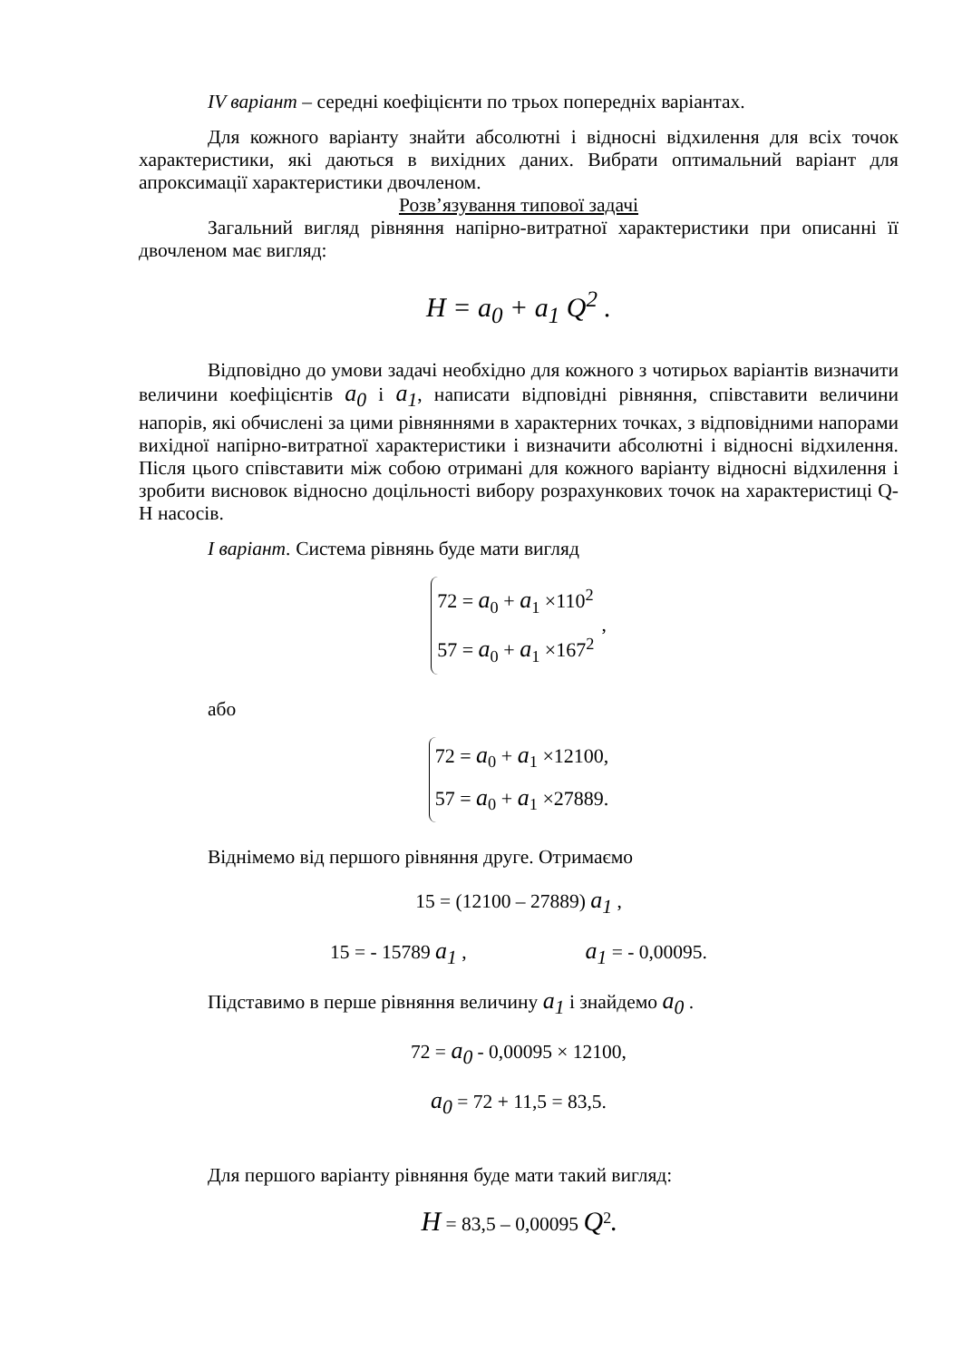IV варіант – середні коефіцієнти по трьох попередніх варіантах.
Для кожного варіанту знайти абсолютні і відносні відхилення для всіх точок характеристики, які даються в вихідних даних. Вибрати оптимальний варіант для апроксимації характеристики двочленом.
Розв’язування типової задачі
Загальний вигляд рівняння напірно-витратної характеристики при описанні її двочленом має вигляд:
H = a<sub>0</sub> + a<sub>1</sub> Q<sup>2</sup> .
Відповідно до умови задачі необхідно для кожного з чотирьох варіантів визначити величини коефіцієнтів a<sub>0</sub> і a<sub>1</sub>, написати відповідні рівняння, співставити величини напорів, які обчислені за цими рівняннями в характерних точках, з відповідними напорами вихідної напірно-витратної характеристики і визначити абсолютні і відносні відхилення. Після цього співставити між собою отримані для кожного варіанту відносні відхилення і зробити висновок відносно доцільності вибору розрахункових точок на характеристиці Q-H насосів.
I варіант. Система рівнянь буде мати вигляд
72 = a<sub>0</sub> + a<sub>1</sub> ×110<sup>2</sup>
57 = a<sub>0</sub> + a<sub>1</sub> ×167<sup>2</sup>
,
або
72 = a<sub>0</sub> + a<sub>1</sub> ×12100,
57 = a<sub>0</sub> + a<sub>1</sub> ×27889.
Віднімемо від першого рівняння друге. Отримаємо
15 = (12100 – 27889) a<sub>1</sub> ,
15 = - 15789 a<sub>1</sub> , a<sub>1</sub> = - 0,00095.
Підставимо в перше рівняння величину a<sub>1</sub> і знайдемо a<sub>0</sub> .
72 = a<sub>0</sub> - 0,00095 × 12100,
a<sub>0</sub> = 72 + 11,5 = 83,5.
Для першого варіанту рівняння буде мати такий вигляд:
H = 83,5 – 0,00095 Q<sup>2</sup>.